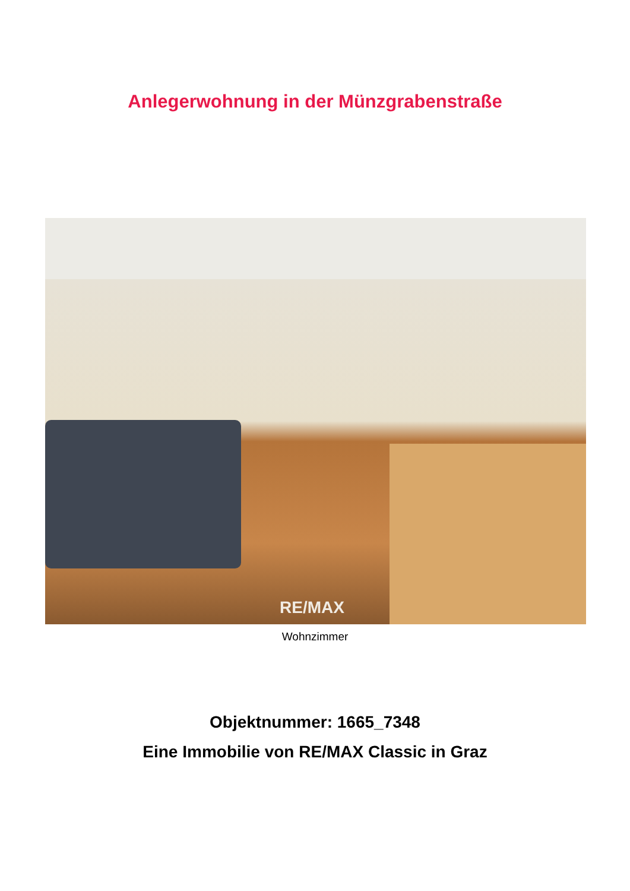Anlegerwohnung in der Münzgrabenstraße
RE/MAX
Wohnzimmer
Objektnummer: 1665_7348
Eine Immobilie von RE/MAX Classic in Graz